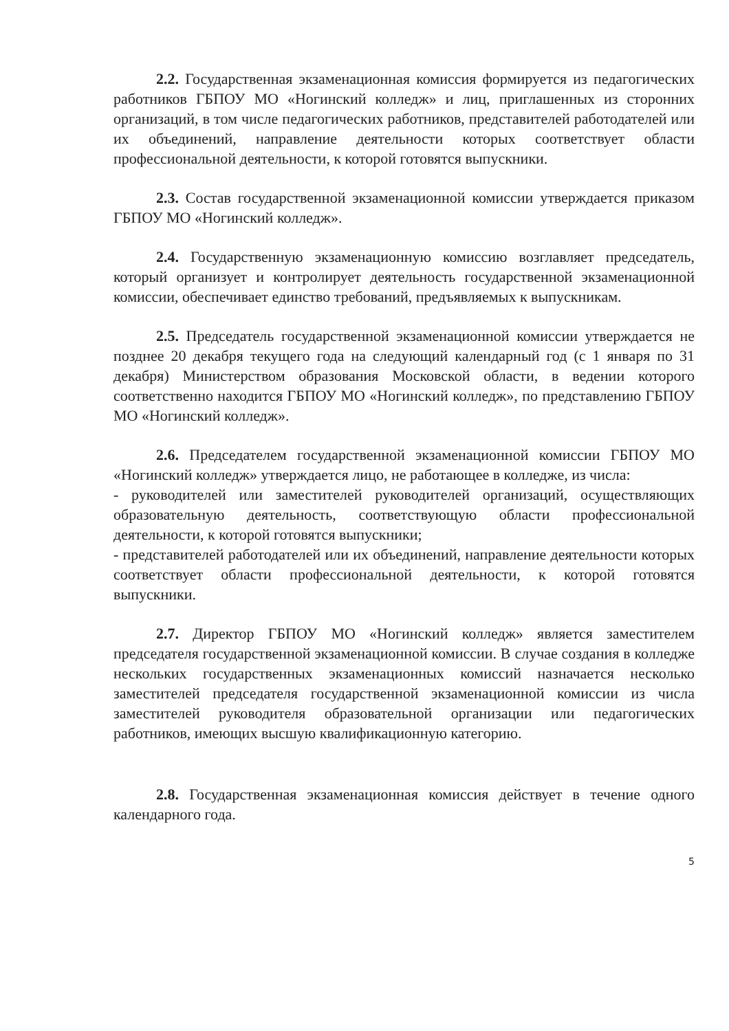2.2. Государственная экзаменационная комиссия формируется из педагогических работников ГБПОУ МО «Ногинский колледж» и лиц, приглашенных из сторонних организаций, в том числе педагогических работников, представителей работодателей или их объединений, направление деятельности которых соответствует области профессиональной деятельности, к которой готовятся выпускники.
2.3. Состав государственной экзаменационной комиссии утверждается приказом ГБПОУ МО «Ногинский колледж».
2.4. Государственную экзаменационную комиссию возглавляет председатель, который организует и контролирует деятельность государственной экзаменационной комиссии, обеспечивает единство требований, предъявляемых к выпускникам.
2.5. Председатель государственной экзаменационной комиссии утверждается не позднее 20 декабря текущего года на следующий календарный год (с 1 января по 31 декабря) Министерством образования Московской области, в ведении которого соответственно находится ГБПОУ МО «Ногинский колледж», по представлению ГБПОУ МО «Ногинский колледж».
2.6. Председателем государственной экзаменационной комиссии ГБПОУ МО «Ногинский колледж» утверждается лицо, не работающее в колледже, из числа:
- руководителей или заместителей руководителей организаций, осуществляющих образовательную деятельность, соответствующую области профессиональной деятельности, к которой готовятся выпускники;
- представителей работодателей или их объединений, направление деятельности которых соответствует области профессиональной деятельности, к которой готовятся выпускники.
2.7. Директор ГБПОУ МО «Ногинский колледж» является заместителем председателя государственной экзаменационной комиссии. В случае создания в колледже нескольких государственных экзаменационных комиссий назначается несколько заместителей председателя государственной экзаменационной комиссии из числа заместителей руководителя образовательной организации или педагогических работников, имеющих высшую квалификационную категорию.
2.8. Государственная экзаменационная комиссия действует в течение одного календарного года.
5